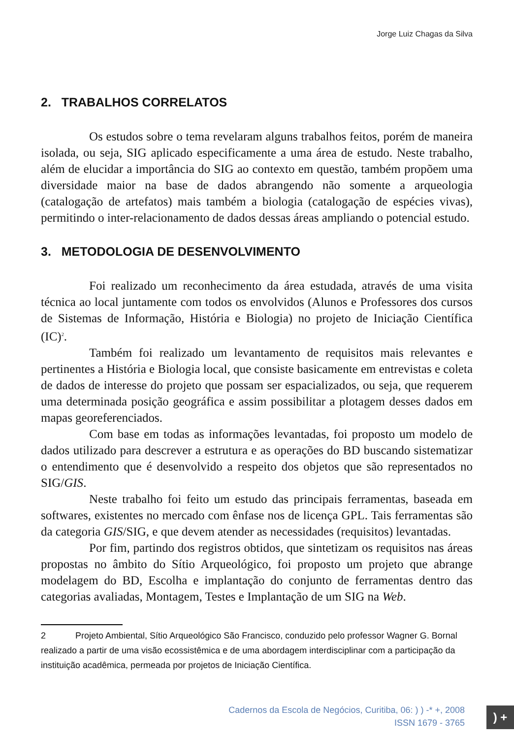Jorge Luiz Chagas da Silva
2. TRABALHOS CORRELATOS
Os estudos sobre o tema revelaram alguns trabalhos feitos, porém de maneira isolada, ou seja, SIG aplicado especificamente a uma área de estudo. Neste trabalho, além de elucidar a importância do SIG ao contexto em questão, também propõem uma diversidade maior na base de dados abrangendo não somente a arqueologia (catalogação de artefatos) mais também a biologia (catalogação de espécies vivas), permitindo o inter-relacionamento de dados dessas áreas ampliando o potencial estudo.
3. METODOLOGIA DE DESENVOLVIMENTO
Foi realizado um reconhecimento da área estudada, através de uma visita técnica ao local juntamente com todos os envolvidos (Alunos e Professores dos cursos de Sistemas de Informação, História e Biologia) no projeto de Iniciação Científica (IC)<sup>2</sup>.
Também foi realizado um levantamento de requisitos mais relevantes e pertinentes a História e Biologia local, que consiste basicamente em entrevistas e coleta de dados de interesse do projeto que possam ser espacializados, ou seja, que requerem uma determinada posição geográfica e assim possibilitar a plotagem desses dados em mapas georeferenciados.
Com base em todas as informações levantadas, foi proposto um modelo de dados utilizado para descrever a estrutura e as operações do BD buscando sistematizar o entendimento que é desenvolvido a respeito dos objetos que são representados no SIG/GIS.
Neste trabalho foi feito um estudo das principais ferramentas, baseada em softwares, existentes no mercado com ênfase nos de licença GPL. Tais ferramentas são da categoria GIS/SIG, e que devem atender as necessidades (requisitos) levantadas.
Por fim, partindo dos registros obtidos, que sintetizam os requisitos nas áreas propostas no âmbito do Sítio Arqueológico, foi proposto um projeto que abrange modelagem do BD, Escolha e implantação do conjunto de ferramentas dentro das categorias avaliadas, Montagem, Testes e Implantação de um SIG na Web.
2 Projeto Ambiental, Sítio Arqueológico São Francisco, conduzido pelo professor Wagner G. Bornal realizado a partir de uma visão ecossistêmica e de uma abordagem interdisciplinar com a participação da instituição acadêmica, permeada por projetos de Iniciação Científica.
Cadernos da Escola de Negócios, Curitiba, 06: ) ) -* +, 2008
ISSN 1679 - 3765
) +